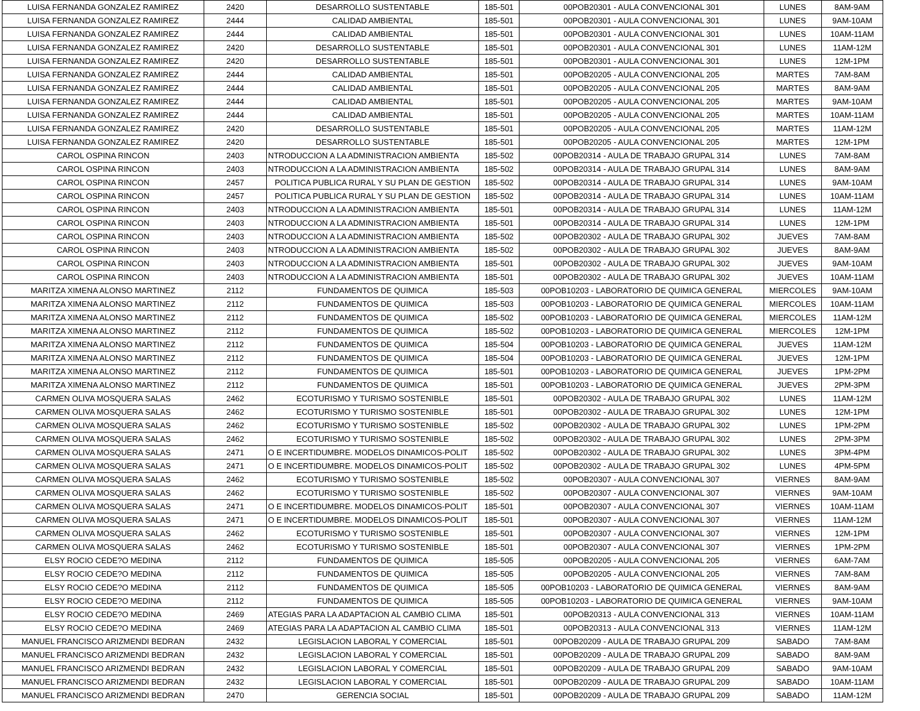| LUISA FERNANDA GONZALEZ RAMIREZ | 2420 | DESARROLLO SUSTENTABLE | 185-501 | 00POB20301 - AULA CONVENCIONAL 301 | LUNES | 8AM-9AM |
| LUISA FERNANDA GONZALEZ RAMIREZ | 2444 | CALIDAD AMBIENTAL | 185-501 | 00POB20301 - AULA CONVENCIONAL 301 | LUNES | 9AM-10AM |
| LUISA FERNANDA GONZALEZ RAMIREZ | 2444 | CALIDAD AMBIENTAL | 185-501 | 00POB20301 - AULA CONVENCIONAL 301 | LUNES | 10AM-11AM |
| LUISA FERNANDA GONZALEZ RAMIREZ | 2420 | DESARROLLO SUSTENTABLE | 185-501 | 00POB20301 - AULA CONVENCIONAL 301 | LUNES | 11AM-12M |
| LUISA FERNANDA GONZALEZ RAMIREZ | 2420 | DESARROLLO SUSTENTABLE | 185-501 | 00POB20301 - AULA CONVENCIONAL 301 | LUNES | 12M-1PM |
| LUISA FERNANDA GONZALEZ RAMIREZ | 2444 | CALIDAD AMBIENTAL | 185-501 | 00POB20205 - AULA CONVENCIONAL 205 | MARTES | 7AM-8AM |
| LUISA FERNANDA GONZALEZ RAMIREZ | 2444 | CALIDAD AMBIENTAL | 185-501 | 00POB20205 - AULA CONVENCIONAL 205 | MARTES | 8AM-9AM |
| LUISA FERNANDA GONZALEZ RAMIREZ | 2444 | CALIDAD AMBIENTAL | 185-501 | 00POB20205 - AULA CONVENCIONAL 205 | MARTES | 9AM-10AM |
| LUISA FERNANDA GONZALEZ RAMIREZ | 2444 | CALIDAD AMBIENTAL | 185-501 | 00POB20205 - AULA CONVENCIONAL 205 | MARTES | 10AM-11AM |
| LUISA FERNANDA GONZALEZ RAMIREZ | 2420 | DESARROLLO SUSTENTABLE | 185-501 | 00POB20205 - AULA CONVENCIONAL 205 | MARTES | 11AM-12M |
| LUISA FERNANDA GONZALEZ RAMIREZ | 2420 | DESARROLLO SUSTENTABLE | 185-501 | 00POB20205 - AULA CONVENCIONAL 205 | MARTES | 12M-1PM |
| CAROL OSPINA RINCON | 2403 | NTRODUCCION A LA ADMINISTRACION AMBIENTA | 185-502 | 00POB20314 - AULA DE TRABAJO GRUPAL 314 | LUNES | 7AM-8AM |
| CAROL OSPINA RINCON | 2403 | NTRODUCCION A LA ADMINISTRACION AMBIENTA | 185-502 | 00POB20314 - AULA DE TRABAJO GRUPAL 314 | LUNES | 8AM-9AM |
| CAROL OSPINA RINCON | 2457 | POLITICA PUBLICA RURAL Y SU PLAN DE GESTION | 185-502 | 00POB20314 - AULA DE TRABAJO GRUPAL 314 | LUNES | 9AM-10AM |
| CAROL OSPINA RINCON | 2457 | POLITICA PUBLICA RURAL Y SU PLAN DE GESTION | 185-502 | 00POB20314 - AULA DE TRABAJO GRUPAL 314 | LUNES | 10AM-11AM |
| CAROL OSPINA RINCON | 2403 | NTRODUCCION A LA ADMINISTRACION AMBIENTA | 185-501 | 00POB20314 - AULA DE TRABAJO GRUPAL 314 | LUNES | 11AM-12M |
| CAROL OSPINA RINCON | 2403 | NTRODUCCION A LA ADMINISTRACION AMBIENTA | 185-501 | 00POB20314 - AULA DE TRABAJO GRUPAL 314 | LUNES | 12M-1PM |
| CAROL OSPINA RINCON | 2403 | NTRODUCCION A LA ADMINISTRACION AMBIENTA | 185-502 | 00POB20302 - AULA DE TRABAJO GRUPAL 302 | JUEVES | 7AM-8AM |
| CAROL OSPINA RINCON | 2403 | NTRODUCCION A LA ADMINISTRACION AMBIENTA | 185-502 | 00POB20302 - AULA DE TRABAJO GRUPAL 302 | JUEVES | 8AM-9AM |
| CAROL OSPINA RINCON | 2403 | NTRODUCCION A LA ADMINISTRACION AMBIENTA | 185-501 | 00POB20302 - AULA DE TRABAJO GRUPAL 302 | JUEVES | 9AM-10AM |
| CAROL OSPINA RINCON | 2403 | NTRODUCCION A LA ADMINISTRACION AMBIENTA | 185-501 | 00POB20302 - AULA DE TRABAJO GRUPAL 302 | JUEVES | 10AM-11AM |
| MARITZA XIMENA ALONSO MARTINEZ | 2112 | FUNDAMENTOS DE QUIMICA | 185-503 | 00POB10203 - LABORATORIO DE QUIMICA GENERAL | MIERCOLES | 9AM-10AM |
| MARITZA XIMENA ALONSO MARTINEZ | 2112 | FUNDAMENTOS DE QUIMICA | 185-503 | 00POB10203 - LABORATORIO DE QUIMICA GENERAL | MIERCOLES | 10AM-11AM |
| MARITZA XIMENA ALONSO MARTINEZ | 2112 | FUNDAMENTOS DE QUIMICA | 185-502 | 00POB10203 - LABORATORIO DE QUIMICA GENERAL | MIERCOLES | 11AM-12M |
| MARITZA XIMENA ALONSO MARTINEZ | 2112 | FUNDAMENTOS DE QUIMICA | 185-502 | 00POB10203 - LABORATORIO DE QUIMICA GENERAL | MIERCOLES | 12M-1PM |
| MARITZA XIMENA ALONSO MARTINEZ | 2112 | FUNDAMENTOS DE QUIMICA | 185-504 | 00POB10203 - LABORATORIO DE QUIMICA GENERAL | JUEVES | 11AM-12M |
| MARITZA XIMENA ALONSO MARTINEZ | 2112 | FUNDAMENTOS DE QUIMICA | 185-504 | 00POB10203 - LABORATORIO DE QUIMICA GENERAL | JUEVES | 12M-1PM |
| MARITZA XIMENA ALONSO MARTINEZ | 2112 | FUNDAMENTOS DE QUIMICA | 185-501 | 00POB10203 - LABORATORIO DE QUIMICA GENERAL | JUEVES | 1PM-2PM |
| MARITZA XIMENA ALONSO MARTINEZ | 2112 | FUNDAMENTOS DE QUIMICA | 185-501 | 00POB10203 - LABORATORIO DE QUIMICA GENERAL | JUEVES | 2PM-3PM |
| CARMEN OLIVA MOSQUERA SALAS | 2462 | ECOTURISMO Y TURISMO SOSTENIBLE | 185-501 | 00POB20302 - AULA DE TRABAJO GRUPAL 302 | LUNES | 11AM-12M |
| CARMEN OLIVA MOSQUERA SALAS | 2462 | ECOTURISMO Y TURISMO SOSTENIBLE | 185-501 | 00POB20302 - AULA DE TRABAJO GRUPAL 302 | LUNES | 12M-1PM |
| CARMEN OLIVA MOSQUERA SALAS | 2462 | ECOTURISMO Y TURISMO SOSTENIBLE | 185-502 | 00POB20302 - AULA DE TRABAJO GRUPAL 302 | LUNES | 1PM-2PM |
| CARMEN OLIVA MOSQUERA SALAS | 2462 | ECOTURISMO Y TURISMO SOSTENIBLE | 185-502 | 00POB20302 - AULA DE TRABAJO GRUPAL 302 | LUNES | 2PM-3PM |
| CARMEN OLIVA MOSQUERA SALAS | 2471 | O E INCERTIDUMBRE. MODELOS DINAMICOS-POLIT | 185-502 | 00POB20302 - AULA DE TRABAJO GRUPAL 302 | LUNES | 3PM-4PM |
| CARMEN OLIVA MOSQUERA SALAS | 2471 | O E INCERTIDUMBRE. MODELOS DINAMICOS-POLIT | 185-502 | 00POB20302 - AULA DE TRABAJO GRUPAL 302 | LUNES | 4PM-5PM |
| CARMEN OLIVA MOSQUERA SALAS | 2462 | ECOTURISMO Y TURISMO SOSTENIBLE | 185-502 | 00POB20307 - AULA CONVENCIONAL 307 | VIERNES | 8AM-9AM |
| CARMEN OLIVA MOSQUERA SALAS | 2462 | ECOTURISMO Y TURISMO SOSTENIBLE | 185-502 | 00POB20307 - AULA CONVENCIONAL 307 | VIERNES | 9AM-10AM |
| CARMEN OLIVA MOSQUERA SALAS | 2471 | O E INCERTIDUMBRE. MODELOS DINAMICOS-POLIT | 185-501 | 00POB20307 - AULA CONVENCIONAL 307 | VIERNES | 10AM-11AM |
| CARMEN OLIVA MOSQUERA SALAS | 2471 | O E INCERTIDUMBRE. MODELOS DINAMICOS-POLIT | 185-501 | 00POB20307 - AULA CONVENCIONAL 307 | VIERNES | 11AM-12M |
| CARMEN OLIVA MOSQUERA SALAS | 2462 | ECOTURISMO Y TURISMO SOSTENIBLE | 185-501 | 00POB20307 - AULA CONVENCIONAL 307 | VIERNES | 12M-1PM |
| CARMEN OLIVA MOSQUERA SALAS | 2462 | ECOTURISMO Y TURISMO SOSTENIBLE | 185-501 | 00POB20307 - AULA CONVENCIONAL 307 | VIERNES | 1PM-2PM |
| ELSY ROCIO CEDE?O MEDINA | 2112 | FUNDAMENTOS DE QUIMICA | 185-505 | 00POB20205 - AULA CONVENCIONAL 205 | VIERNES | 6AM-7AM |
| ELSY ROCIO CEDE?O MEDINA | 2112 | FUNDAMENTOS DE QUIMICA | 185-505 | 00POB20205 - AULA CONVENCIONAL 205 | VIERNES | 7AM-8AM |
| ELSY ROCIO CEDE?O MEDINA | 2112 | FUNDAMENTOS DE QUIMICA | 185-505 | 00POB10203 - LABORATORIO DE QUIMICA GENERAL | VIERNES | 8AM-9AM |
| ELSY ROCIO CEDE?O MEDINA | 2112 | FUNDAMENTOS DE QUIMICA | 185-505 | 00POB10203 - LABORATORIO DE QUIMICA GENERAL | VIERNES | 9AM-10AM |
| ELSY ROCIO CEDE?O MEDINA | 2469 | ATEGIAS PARA LA ADAPTACION AL CAMBIO CLIMA | 185-501 | 00POB20313 - AULA CONVENCIONAL 313 | VIERNES | 10AM-11AM |
| ELSY ROCIO CEDE?O MEDINA | 2469 | ATEGIAS PARA LA ADAPTACION AL CAMBIO CLIMA | 185-501 | 00POB20313 - AULA CONVENCIONAL 313 | VIERNES | 11AM-12M |
| MANUEL FRANCISCO ARIZMENDI BEDRAN | 2432 | LEGISLACION LABORAL Y COMERCIAL | 185-501 | 00POB20209 - AULA DE TRABAJO GRUPAL 209 | SABADO | 7AM-8AM |
| MANUEL FRANCISCO ARIZMENDI BEDRAN | 2432 | LEGISLACION LABORAL Y COMERCIAL | 185-501 | 00POB20209 - AULA DE TRABAJO GRUPAL 209 | SABADO | 8AM-9AM |
| MANUEL FRANCISCO ARIZMENDI BEDRAN | 2432 | LEGISLACION LABORAL Y COMERCIAL | 185-501 | 00POB20209 - AULA DE TRABAJO GRUPAL 209 | SABADO | 9AM-10AM |
| MANUEL FRANCISCO ARIZMENDI BEDRAN | 2432 | LEGISLACION LABORAL Y COMERCIAL | 185-501 | 00POB20209 - AULA DE TRABAJO GRUPAL 209 | SABADO | 10AM-11AM |
| MANUEL FRANCISCO ARIZMENDI BEDRAN | 2470 | GERENCIA SOCIAL | 185-501 | 00POB20209 - AULA DE TRABAJO GRUPAL 209 | SABADO | 11AM-12M |